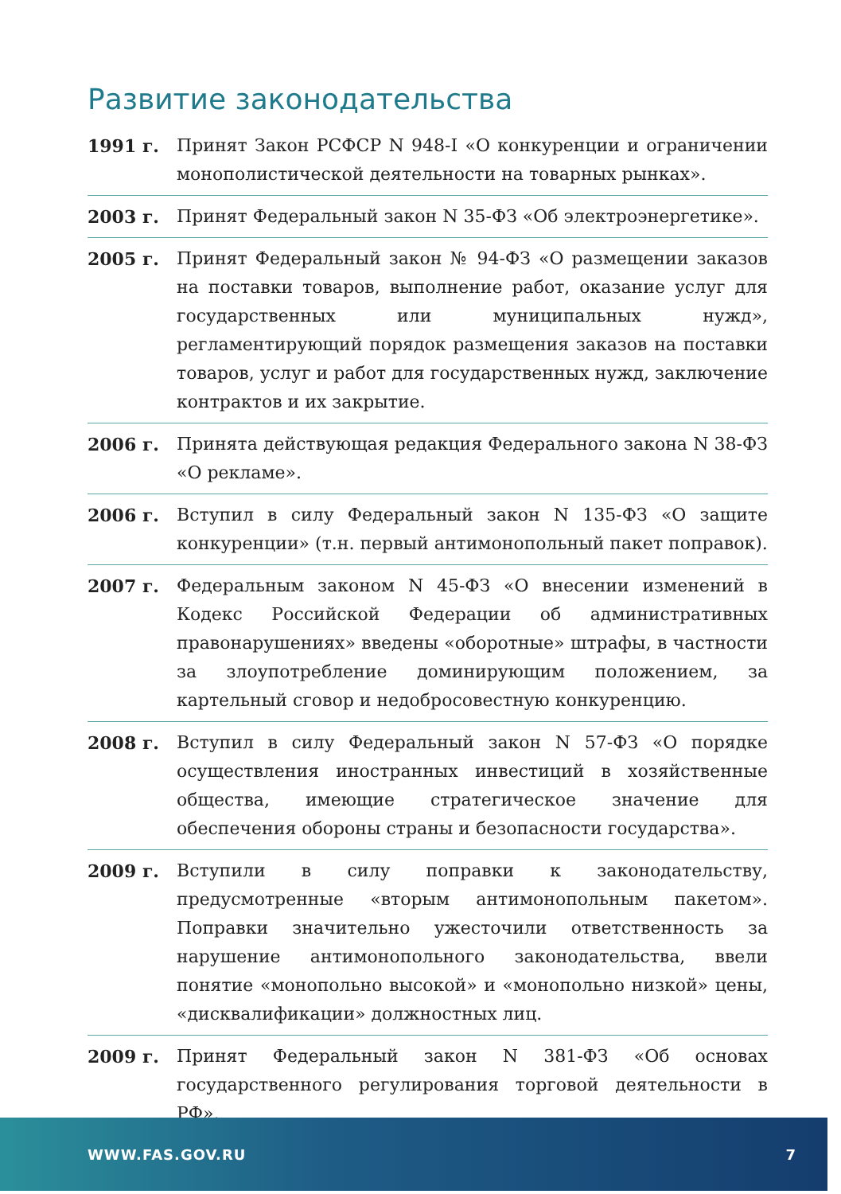Развитие законодательства
1991 г. Принят Закон РСФСР N 948-I «О конкуренции и ограничении монополистической деятельности на товарных рынках».
2003 г. Принят Федеральный закон N 35-ФЗ «Об электроэнергетике».
2005 г. Принят Федеральный закон № 94-ФЗ «О размещении заказов на поставки товаров, выполнение работ, оказание услуг для государственных или муниципальных нужд», регламентирующий порядок размещения заказов на поставки товаров, услуг и работ для государственных нужд, заключение контрактов и их закрытие.
2006 г. Принята действующая редакция Федерального закона N 38-ФЗ «О рекламе».
2006 г. Вступил в силу Федеральный закон N 135-ФЗ «О защите конкуренции» (т.н. первый антимонопольный пакет поправок).
2007 г. Федеральным законом N 45-ФЗ «О внесении изменений в Кодекс Российской Федерации об административных правонарушениях» введены «оборотные» штрафы, в частности за злоупотребление доминирующим положением, за картельный сговор и недобросовестную конкуренцию.
2008 г. Вступил в силу Федеральный закон N 57-ФЗ «О порядке осуществления иностранных инвестиций в хозяйственные общества, имеющие стратегическое значение для обеспечения обороны страны и безопасности государства».
2009 г. Вступили в силу поправки к законодательству, предусмотренные «вторым антимонопольным пакетом». Поправки значительно ужесточили ответственность за нарушение антимонопольного законодательства, ввели понятие «монопольно высокой» и «монопольно низкой» цены, «дисквалификации» должностных лиц.
2009 г. Принят Федеральный закон N 381-ФЗ «Об основах государственного регулирования торговой деятельности в РФ».
WWW.FAS.GOV.RU 7